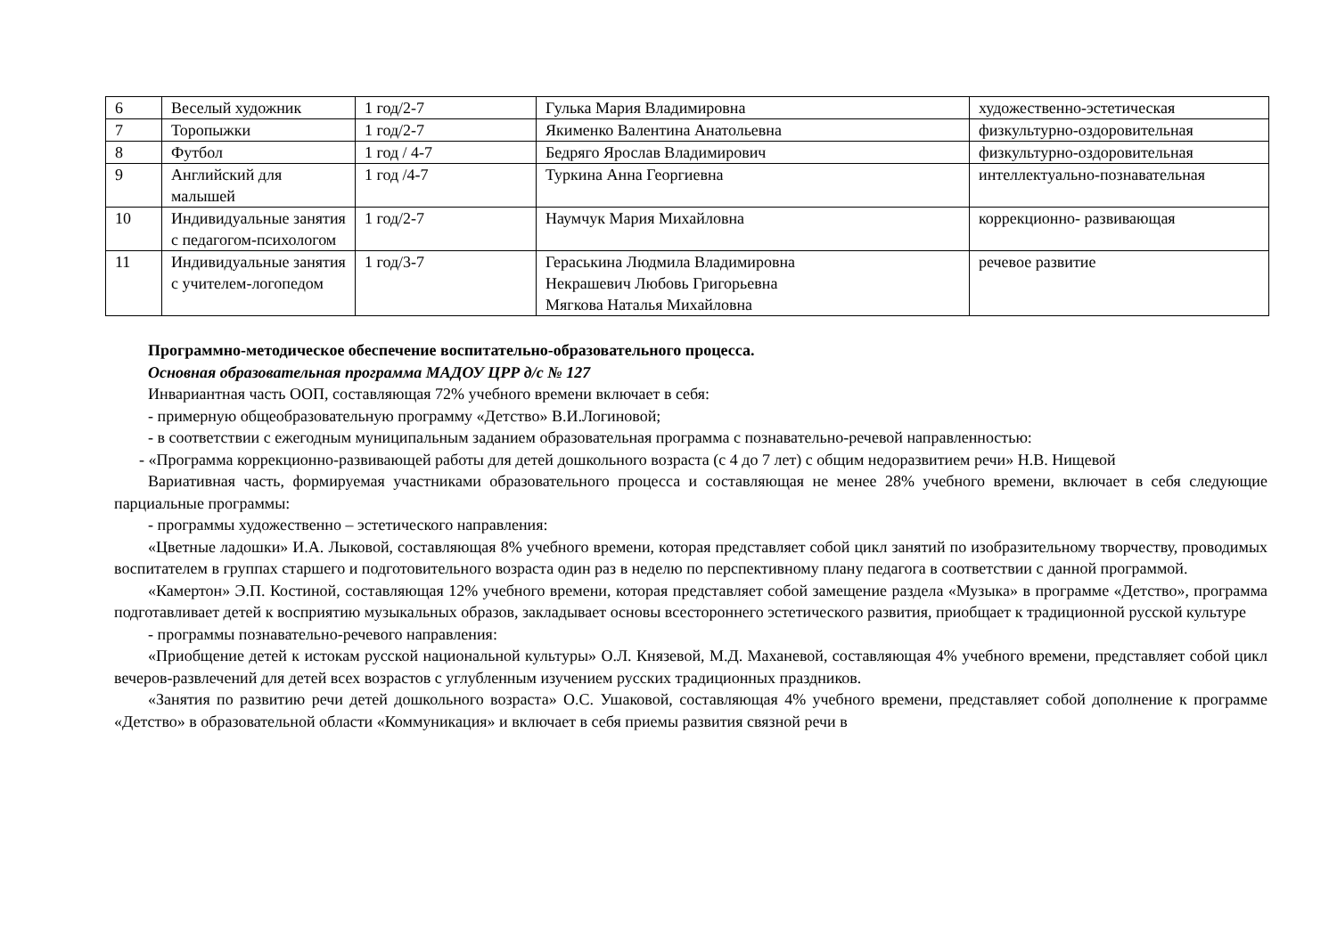| 6 | Веселый художник | 1 год/2-7 | Гулька Мария Владимировна | художественно-эстетическая |
| 7 | Торопыжки | 1 год/2-7 | Якименко Валентина Анатольевна | физкультурно-оздоровительная |
| 8 | Футбол | 1 год / 4-7 | Бедряго Ярослав Владимирович | физкультурно-оздоровительная |
| 9 | Английский для малышей | 1 год /4-7 | Туркина Анна Георгиевна | интеллектуально-познавательная |
| 10 | Индивидуальные занятия с педагогом-психологом | 1 год/2-7 | Наумчук Мария Михайловна | коррекционно- развивающая |
| 11 | Индивидуальные занятия с учителем-логопедом | 1 год/3-7 | Гераськина Людмила Владимировна Некрашевич Любовь Григорьевна Мягкова Наталья Михайловна | речевое развитие |
Программно-методическое обеспечение воспитательно-образовательного процесса.
Основная образовательная программа МАДОУ ЦРР д/с № 127
Инвариантная часть ООП, составляющая 72% учебного времени включает в себя:
- примерную общеобразовательную программу «Детство» В.И.Логиновой;
- в соответствии с ежегодным муниципальным заданием образовательная программа с познавательно-речевой направленностью:
- «Программа коррекционно-развивающей работы для детей дошкольного возраста (с 4 до 7 лет) с общим недоразвитием речи» Н.В. Нищевой
Вариативная часть, формируемая участниками образовательного процесса и составляющая не менее 28% учебного времени, включает в себя следующие парциальные программы:
- программы художественно – эстетического направления:
«Цветные ладошки» И.А. Лыковой, составляющая 8% учебного времени, которая представляет собой цикл занятий по изобразительному творчеству, проводимых воспитателем в группах старшего и подготовительного возраста один раз в неделю по перспективному плану педагога в соответствии с данной программой.
«Камертон» Э.П. Костиной, составляющая 12% учебного времени, которая представляет собой замещение раздела «Музыка» в программе «Детство», программа подготавливает детей к восприятию музыкальных образов, закладывает основы всестороннего эстетического развития, приобщает к традиционной русской культуре
- программы познавательно-речевого направления:
«Приобщение детей к истокам русской национальной культуры» О.Л. Князевой, М.Д. Маханевой, составляющая 4% учебного времени, представляет собой цикл вечеров-развлечений для детей всех возрастов с углубленным изучением русских традиционных праздников.
«Занятия по развитию речи детей дошкольного возраста» О.С. Ушаковой, составляющая 4% учебного времени, представляет собой дополнение к программе «Детство» в образовательной области «Коммуникация» и включает в себя приемы развития связной речи в